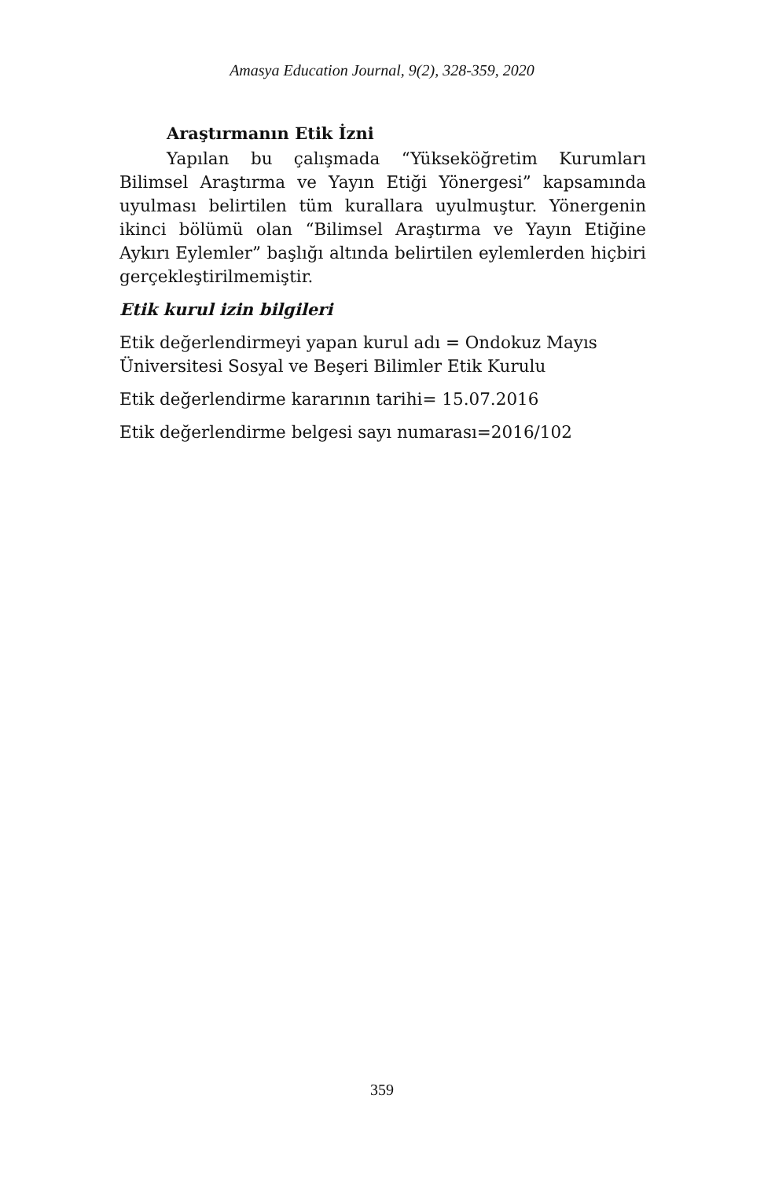Amasya Education Journal, 9(2), 328-359, 2020
Araştırmanın Etik İzni
Yapılan bu çalışmada “Yükseköğretim Kurumları Bilimsel Araştırma ve Yayın Etiği Yönergesi” kapsamında uyulması belirtilen tüm kurallara uyulmuştur. Yönergenin ikinci bölümü olan “Bilimsel Araştırma ve Yayın Etiğine Aykırı Eylemler” başlığı altında belirtilen eylemlerden hiçbiri gerçekleştirilmemiştir.
Etik kurul izin bilgileri
Etik değerlendirmeyi yapan kurul adı = Ondokuz Mayıs
Üniversitesi Sosyal ve Beşeri Bilimler Etik Kurulu
Etik değerlendirme kararının tarihi= 15.07.2016
Etik değerlendirme belgesi sayı numarası=2016/102
359